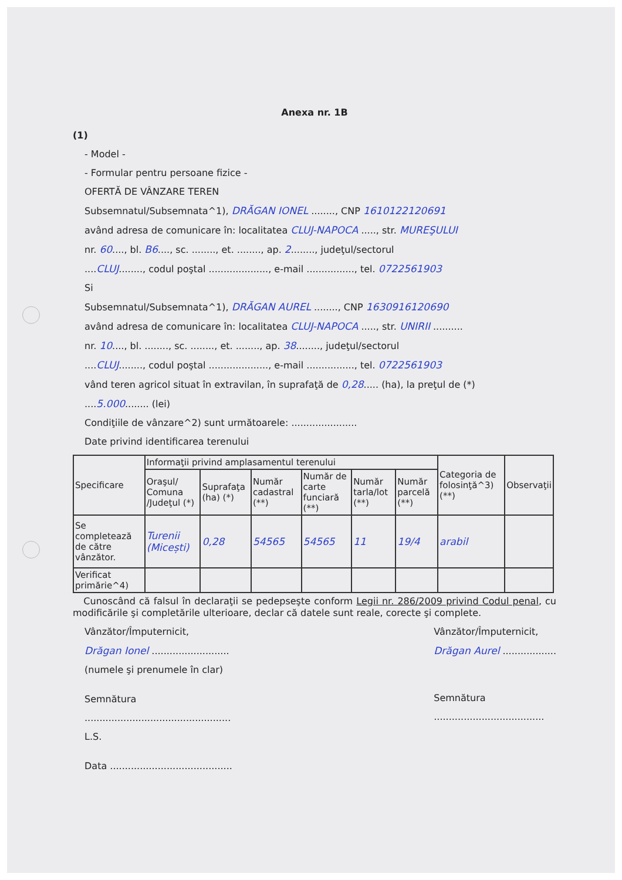Anexa nr. 1B
(1)
- Model -
- Formular pentru persoane fizice -
OFERTĂ DE VÂNZARE TEREN
Subsemnatul/Subsemnata^1), DRĂGAN IONEL ........, CNP 1610122120691
având adresa de comunicare în: localitatea CLUJ-NAPOCA ....., str. MUREŞULUI
nr. 60...., bl. B6...., sc. ........, et. ........, ap. 2........, judeţul/sectorul
....CLUJ........, codul poştal ...................., e-mail ................, tel. 0722561903
Si
Subsemnatul/Subsemnata^1), DRĂGAN AUREL ........, CNP 1630916120690
având adresa de comunicare în: localitatea CLUJ-NAPOCA ....., str. UNIRII ..........
nr. 10...., bl. ........, sc. ........, et. ........, ap. 38........, judeţul/sectorul
....CLUJ........, codul poştal ...................., e-mail ................, tel. 0722561903
vând teren agricol situat în extravilan, în suprafaţă de 0,28..... (ha), la preţul de (*)
....5.000........ (lei)
Condiţiile de vânzare^2) sunt următoarele: ......................
Date privind identificarea terenului
| Specificare | Informaţii privind amplasamentul terenului | | | | | | Categoria de folosinţă^3) (**) | Observaţii |
| --- | --- | --- | --- | --- | --- | --- | --- | --- |
| | Oraşul/ Comuna /Judeţul (*) | Suprafaţa (ha) (*) | Număr cadastral (**) | Număr de carte funciară (**) | Număr tarla/lot (**) | Număr parcelă (**) | | |
| Se completează de către vânzător. | Turenii (Micești) | 0,28 | 54565 | 54565 | 11 | 19/4 | arabil | |
| Verificat primărie^4) | | | | | | | | |
Cunoscând că falsul în declaraţii se pedepseşte conform Legii nr. 286/2009 privind Codul penal, cu modificările şi completările ulterioare, declar că datele sunt reale, corecte şi complete.
Vânzător/Împuternicit,
Drăgan Ionel ..........................
(numele şi prenumele în clar)
Semnătura
.................................................
L.S.
Data .........................................
Vânzător/Împuternicit,
Drăgan Aurel ..................
Semnătura
.....................................